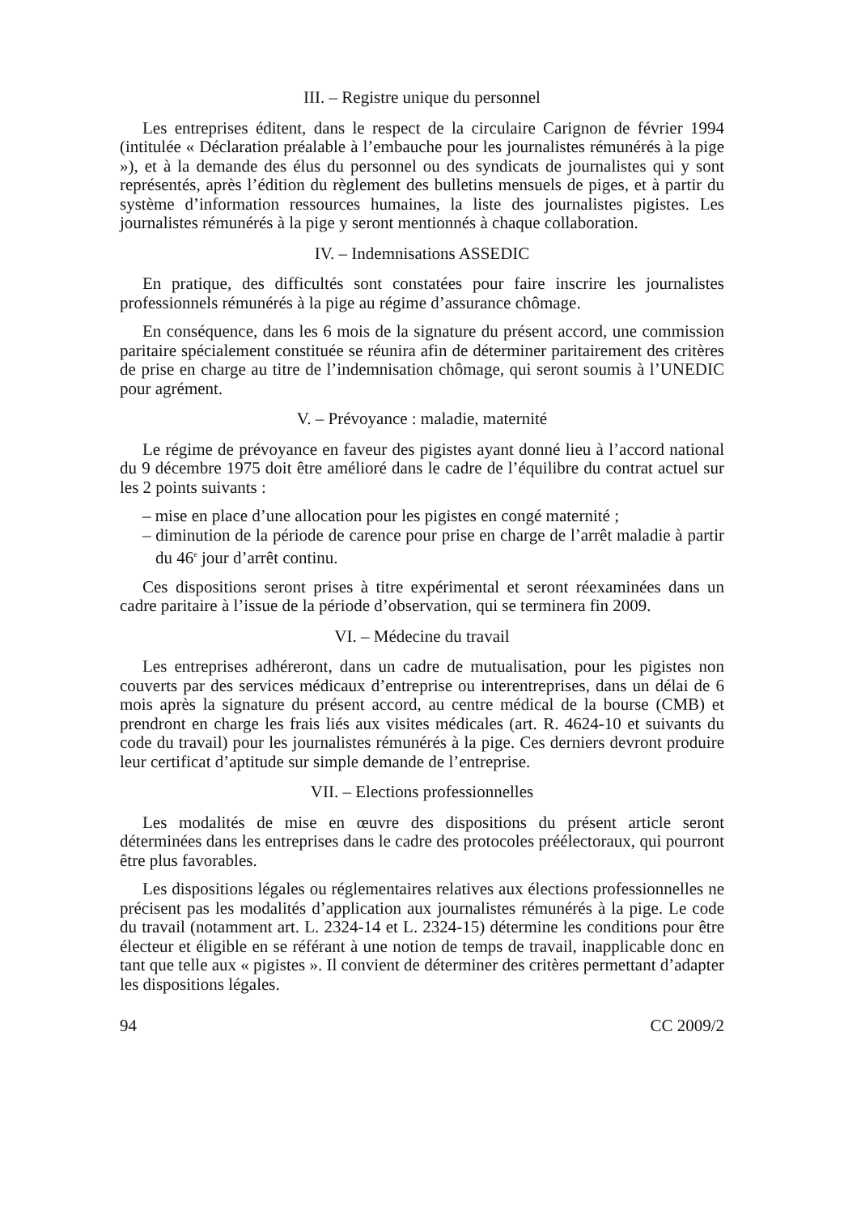III. – Registre unique du personnel
Les entreprises éditent, dans le respect de la circulaire Carignon de février 1994 (intitulée « Déclaration préalable à l’embauche pour les journalistes rémunérés à la pige »), et à la demande des élus du personnel ou des syndicats de journalistes qui y sont représentés, après l’édition du règlement des bulletins mensuels de piges, et à partir du système d’information ressources humaines, la liste des journalistes pigistes. Les journalistes rémunérés à la pige y seront mentionnés à chaque collaboration.
IV. – Indemnisations ASSEDIC
En pratique, des difficultés sont constatées pour faire inscrire les journalistes professionnels rémunérés à la pige au régime d’assurance chômage.
En conséquence, dans les 6 mois de la signature du présent accord, une commission paritaire spécialement constituée se réunira afin de déterminer paritairement des critères de prise en charge au titre de l’indemnisation chômage, qui seront soumis à l’UNEDIC pour agrément.
V. – Prévoyance : maladie, maternité
Le régime de prévoyance en faveur des pigistes ayant donné lieu à l’accord national du 9 décembre 1975 doit être amélioré dans le cadre de l’équilibre du contrat actuel sur les 2 points suivants :
– mise en place d’une allocation pour les pigistes en congé maternité ;
– diminution de la période de carence pour prise en charge de l’arrêt maladie à partir du 46<sup>e</sup> jour d’arrêt continu.
Ces dispositions seront prises à titre expérimental et seront réexaminées dans un cadre paritaire à l’issue de la période d’observation, qui se terminera fin 2009.
VI. – Médecine du travail
Les entreprises adhéreront, dans un cadre de mutualisation, pour les pigistes non couverts par des services médicaux d’entreprise ou interentreprises, dans un délai de 6 mois après la signature du présent accord, au centre médical de la bourse (CMB) et prendront en charge les frais liés aux visites médicales (art. R. 4624-10 et suivants du code du travail) pour les journalistes rémunérés à la pige. Ces derniers devront produire leur certificat d’aptitude sur simple demande de l’entreprise.
VII. – Elections professionnelles
Les modalités de mise en œuvre des dispositions du présent article seront déterminées dans les entreprises dans le cadre des protocoles préélectoraux, qui pourront être plus favorables.
Les dispositions légales ou réglementaires relatives aux élections professionnelles ne précisent pas les modalités d’application aux journalistes rémunérés à la pige. Le code du travail (notamment art. L. 2324-14 et L. 2324-15) détermine les conditions pour être électeur et éligible en se référant à une notion de temps de travail, inapplicable donc en tant que telle aux « pigistes ». Il convient de déterminer des critères permettant d’adapter les dispositions légales.
94 CC 2009/2